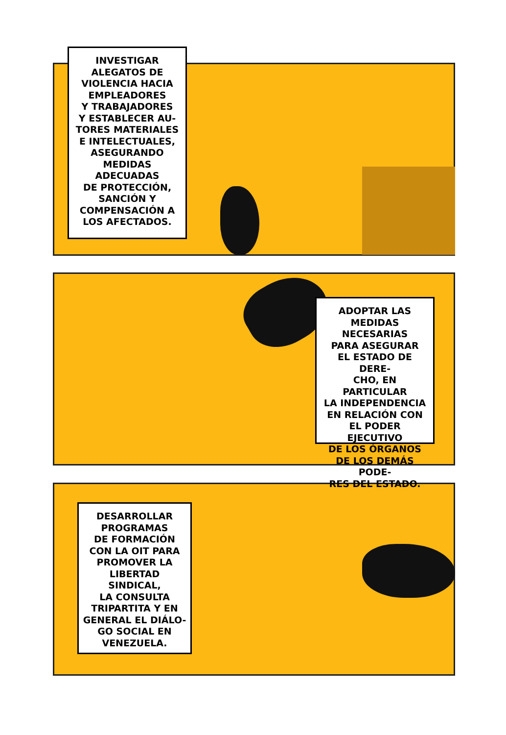INVESTIGAR
ALEGATOS DE
VIOLENCIA HACIA
EMPLEADORES
Y TRABAJADORES
Y ESTABLECER AU-
TORES MATERIALES
E INTELECTUALES,
ASEGURANDO
MEDIDAS ADECUADAS
DE PROTECCIÓN,
SANCIÓN Y
COMPENSACIÓN A
LOS AFECTADOS.
ADOPTAR LAS
MEDIDAS NECESARIAS
PARA ASEGURAR
EL ESTADO DE DERE-
CHO, EN PARTICULAR
LA INDEPENDENCIA
EN RELACIÓN CON
EL PODER EJECUTIVO
DE LOS ÓRGANOS
DE LOS DEMÁS PODE-
RES DEL ESTADO.
DESARROLLAR
PROGRAMAS
DE FORMACIÓN
CON LA OIT PARA
PROMOVER LA
LIBERTAD SINDICAL,
LA CONSULTA
TRIPARTITA Y EN
GENERAL EL DIÁLO-
GO SOCIAL EN
VENEZUELA.